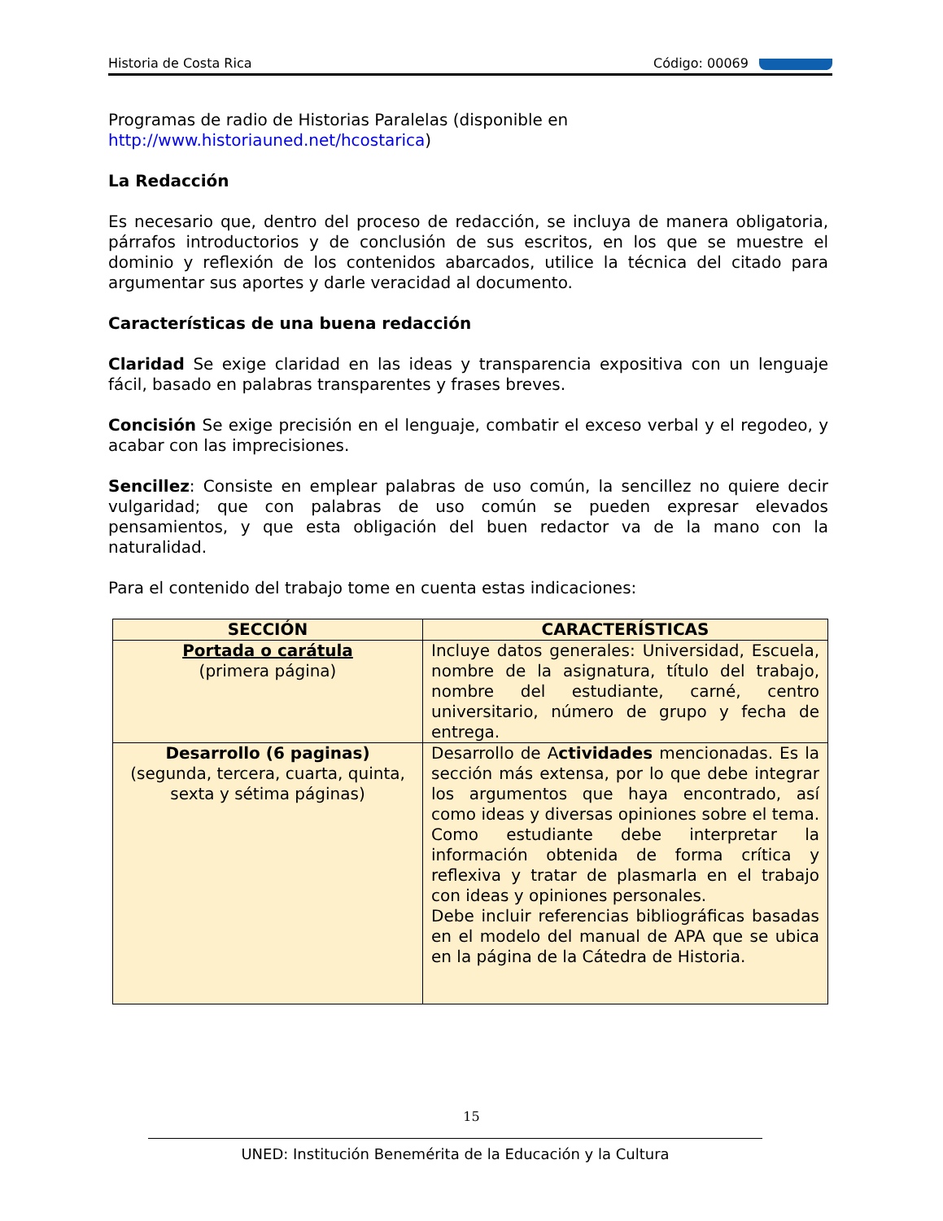Historia de Costa Rica Código: 00069
Programas de radio de Historias Paralelas (disponible en
http://www.historiauned.net/hcostarica)
La Redacción
Es necesario que, dentro del proceso de redacción, se incluya de manera obligatoria, párrafos introductorios y de conclusión de sus escritos, en los que se muestre el dominio y reflexión de los contenidos abarcados, utilice la técnica del citado para argumentar sus aportes y darle veracidad al documento.
Características de una buena redacción
Claridad Se exige claridad en las ideas y transparencia expositiva con un lenguaje fácil, basado en palabras transparentes y frases breves.
Concisión Se exige precisión en el lenguaje, combatir el exceso verbal y el regodeo, y acabar con las imprecisiones.
Sencillez: Consiste en emplear palabras de uso común, la sencillez no quiere decir vulgaridad; que con palabras de uso común se pueden expresar elevados pensamientos, y que esta obligación del buen redactor va de la mano con la naturalidad.
Para el contenido del trabajo tome en cuenta estas indicaciones:
| SECCIÓN | CARACTERÍSTICAS |
| --- | --- |
| Portada o carátula (primera página) | Incluye datos generales: Universidad, Escuela, nombre de la asignatura, título del trabajo, nombre del estudiante, carné, centro universitario, número de grupo y fecha de entrega. |
| Desarrollo (6 paginas) (segunda, tercera, cuarta, quinta, sexta y sétima páginas) | Desarrollo de A ctividades mencionadas. Es la sección más extensa, por lo que debe integrar los argumentos que haya encontrado, así como ideas y diversas opiniones sobre el tema. Como estudiante debe interpretar la información obtenida de forma crítica y reflexiva y tratar de plasmarla en el trabajo con ideas y opiniones personales. Debe incluir referencias bibliográficas basadas en el modelo del manual de APA que se ubica en la página de la Cátedra de Historia. |
15
UNED: Institución Benemérita de la Educación y la Cultura